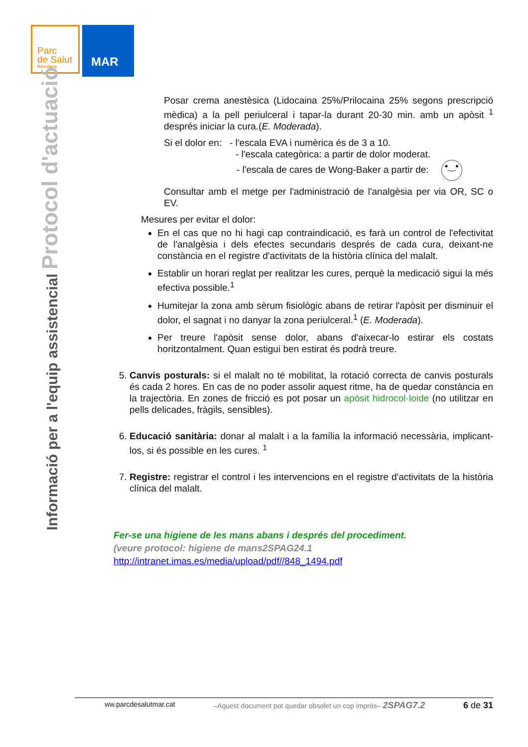Parc
de Salut
Barcelona
MAR
Informació per a l'equip assistencial Protocol d'actuació
Posar crema anestèsica (Lidocaina 25%/Prilocaina 25% segons prescripció mèdica) a la pell periulceral i tapar-la durant 20-30 min. amb un apòsit <sup>1</sup> després iniciar la cura.(E. Moderada).
Si el dolor en: - l'escala EVA i numèrica és de 3 a 10.
- l'escala categòrica: a partir de dolor moderat.
- l'escala de cares de Wong-Baker a partir de: •‿•
Consultar amb el metge per l'administració de l'analgèsia per via OR, SC o EV.
Mesures per evitar el dolor:
En el cas que no hi hagi cap contraindicació, es farà un control de l'efectivitat de l'analgèsia i dels efectes secundaris després de cada cura, deixant-ne constància en el registre d'activitats de la història clínica del malalt.
Establir un horari reglat per realitzar les cures, perquè la medicació sigui la més efectiva possible.<sup>1</sup>
Humitejar la zona amb sèrum fisiològic abans de retirar l'apòsit per disminuir el dolor, el sagnat i no danyar la zona periulceral.<sup>1</sup> (E. Moderada).
Per treure l'apòsit sense dolor, abans d'aixecar-lo estirar els costats horitzontalment. Quan estigui ben estirat és podrà treure.
5. Canvis posturals: si el malalt no té mobilitat, la rotació correcta de canvis posturals és cada 2 hores. En cas de no poder assolir aquest ritme, ha de quedar constància en la trajectòria. En zones de fricció es pot posar un apòsit hidrocol·loide (no utilitzar en pells delicades, fràgils, sensibles).
6. Educació sanitària: donar al malalt i a la família la informació necessària, implicant-los, si és possible en les cures. <sup>1</sup>
7. Registre: registrar el control i les intervencions en el registre d'activitats de la història clínica del malalt.
Fer-se una higiene de les mans abans i després del procediment.
(veure protocol: higiene de mans2SPAG24.1
http://intranet.imas.es/media/upload/pdf//848_1494.pdf
ww.parcdesalutmar.cat –Aquest document pot quedar obsolet un cop imprès– 2SPAG7.2 6 de 31